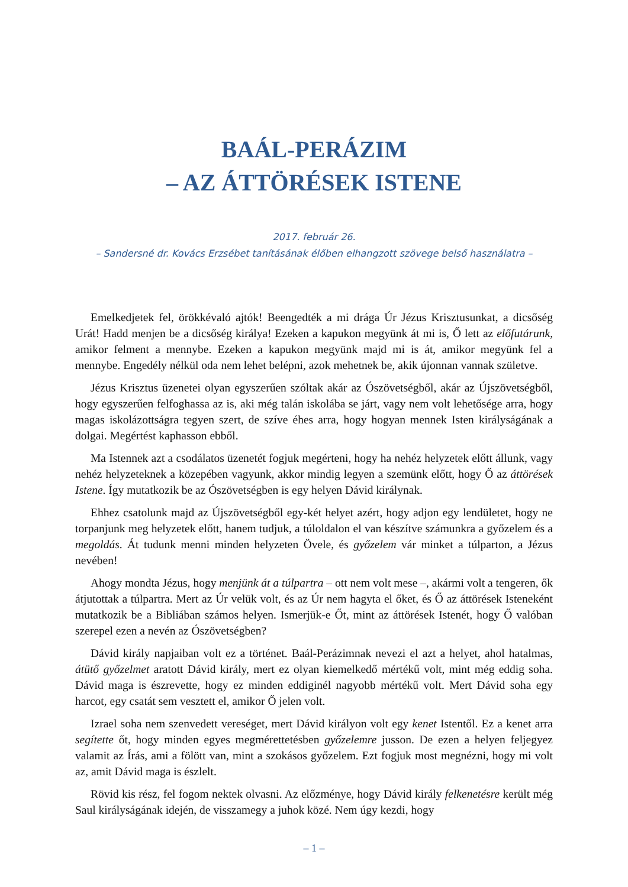BAÁL-PERÁZIM
– AZ ÁTTÖRÉSEK ISTENE
2017. február 26.
– Sandersné dr. Kovács Erzsébet tanításának élőben elhangzott szövege belső használatra –
Emelkedjetek fel, örökkévaló ajtók! Beengedték a mi drága Úr Jézus Krisztusunkat, a dicsőség Urát! Hadd menjen be a dicsőség királya! Ezeken a kapukon megyünk át mi is, Ő lett az előfutárunk, amikor felment a mennybe. Ezeken a kapukon megyünk majd mi is át, amikor megyünk fel a mennybe. Engedély nélkül oda nem lehet belépni, azok mehetnek be, akik újonnan vannak születve.
Jézus Krisztus üzenetei olyan egyszerűen szóltak akár az Ószövetségből, akár az Újszövetségből, hogy egyszerűen felfoghassa az is, aki még talán iskolába se járt, vagy nem volt lehetősége arra, hogy magas iskolázottságra tegyen szert, de szíve éhes arra, hogy hogyan mennek Isten királyságának a dolgai. Megértést kaphasson ebből.
Ma Istennek azt a csodálatos üzenetét fogjuk megérteni, hogy ha nehéz helyzetek előtt állunk, vagy nehéz helyzeteknek a közepében vagyunk, akkor mindig legyen a szemünk előtt, hogy Ő az áttörések Istene. Így mutatkozik be az Ószövetségben is egy helyen Dávid királynak.
Ehhez csatolunk majd az Újszövetségből egy-két helyet azért, hogy adjon egy lendületet, hogy ne torpanjunk meg helyzetek előtt, hanem tudjuk, a túloldalon el van készítve számunkra a győzelem és a megoldás. Át tudunk menni minden helyzeten Övele, és győzelem vár minket a túlparton, a Jézus nevében!
Ahogy mondta Jézus, hogy menjünk át a túlpartra – ott nem volt mese –, akármi volt a tengeren, ők átjutottak a túlpartra. Mert az Úr velük volt, és az Úr nem hagyta el őket, és Ő az áttörések Isteneként mutatkozik be a Bibliában számos helyen. Ismerjük-e Őt, mint az áttörések Istenét, hogy Ő valóban szerepel ezen a nevén az Ószövetségben?
Dávid király napjaiban volt ez a történet. Baál-Perázimnak nevezi el azt a helyet, ahol hatalmas, átütő győzelmet aratott Dávid király, mert ez olyan kiemelkedő mértékű volt, mint még eddig soha. Dávid maga is észrevette, hogy ez minden eddiginél nagyobb mértékű volt. Mert Dávid soha egy harcot, egy csatát sem vesztett el, amikor Ő jelen volt.
Izrael soha nem szenvedett vereséget, mert Dávid királyon volt egy kenet Istentől. Ez a kenet arra segítette őt, hogy minden egyes megmérettetésben győzelemre jusson. De ezen a helyen feljegyez valamit az Írás, ami a fölött van, mint a szokásos győzelem. Ezt fogjuk most megnézni, hogy mi volt az, amit Dávid maga is észlelt.
Rövid kis rész, fel fogom nektek olvasni. Az előzménye, hogy Dávid király felkenetésre került még Saul királyságának idején, de visszamegy a juhok közé. Nem úgy kezdi, hogy
– 1 –